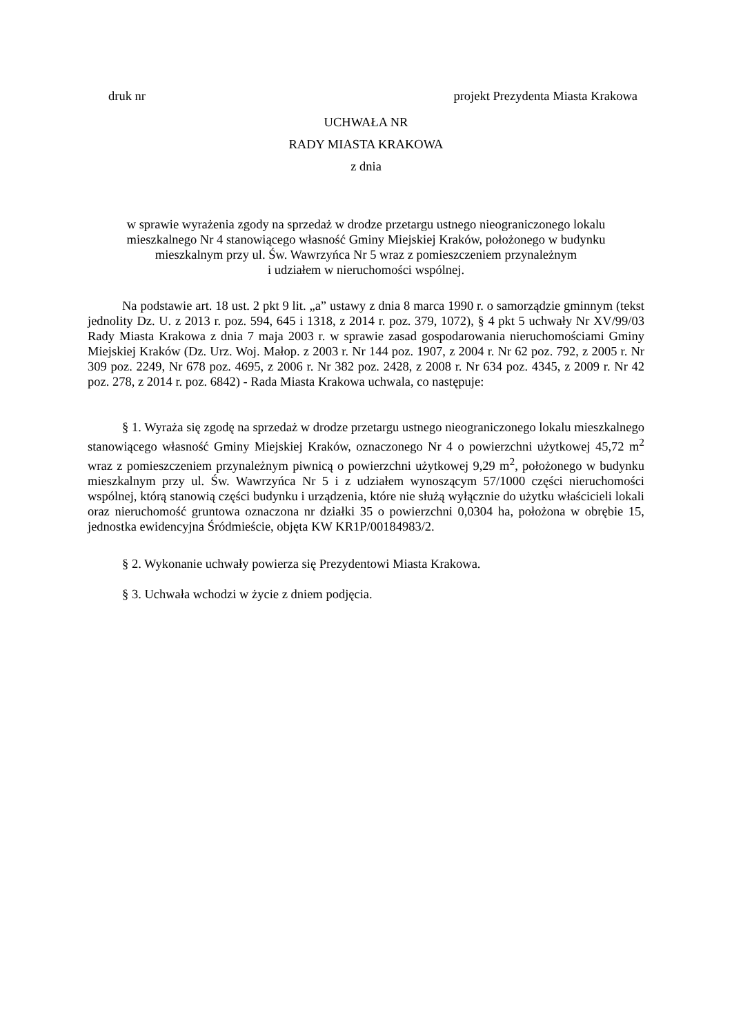druk nr projekt Prezydenta Miasta Krakowa
UCHWAŁA NR
RADY MIASTA KRAKOWA
z dnia
w sprawie wyrażenia zgody na sprzedaż w drodze przetargu ustnego nieograniczonego lokalu
mieszkalnego Nr 4 stanowiącego własność Gminy Miejskiej Kraków, położonego w budynku
mieszkalnym przy ul. Św. Wawrzyńca Nr 5 wraz z pomieszczeniem przynależnym
i udziałem w nieruchomości wspólnej.
Na podstawie art. 18 ust. 2 pkt 9 lit. „a” ustawy z dnia 8 marca 1990 r. o samorządzie gminnym (tekst jednolity Dz. U. z 2013 r. poz. 594, 645 i 1318, z 2014 r. poz. 379, 1072), § 4 pkt 5 uchwały Nr XV/99/03 Rady Miasta Krakowa z dnia 7 maja 2003 r. w sprawie zasad gospodarowania nieruchomościami Gminy Miejskiej Kraków (Dz. Urz. Woj. Małop. z 2003 r. Nr 144 poz. 1907, z 2004 r. Nr 62 poz. 792, z 2005 r. Nr 309 poz. 2249, Nr 678 poz. 4695, z 2006 r. Nr 382 poz. 2428, z 2008 r. Nr 634 poz. 4345, z 2009 r. Nr 42 poz. 278, z 2014 r. poz. 6842) - Rada Miasta Krakowa uchwala, co następuje:
§ 1. Wyraża się zgodę na sprzedaż w drodze przetargu ustnego nieograniczonego lokalu mieszkalnego stanowiącego własność Gminy Miejskiej Kraków, oznaczonego Nr 4 o powierzchni użytkowej 45,72 m<sup>2</sup> wraz z pomieszczeniem przynależnym piwnicą o powierzchni użytkowej 9,29 m<sup>2</sup>, położonego w budynku mieszkalnym przy ul. Św. Wawrzyńca Nr 5 i z udziałem wynoszącym 57/1000 części nieruchomości wspólnej, którą stanowią części budynku i urządzenia, które nie służą wyłącznie do użytku właścicieli lokali oraz nieruchomość gruntowa oznaczona nr działki 35 o powierzchni 0,0304 ha, położona w obrębie 15, jednostka ewidencyjna Śródmieście, objęta KW KR1P/00184983/2.
§ 2. Wykonanie uchwały powierza się Prezydentowi Miasta Krakowa.
§ 3. Uchwała wchodzi w życie z dniem podjęcia.